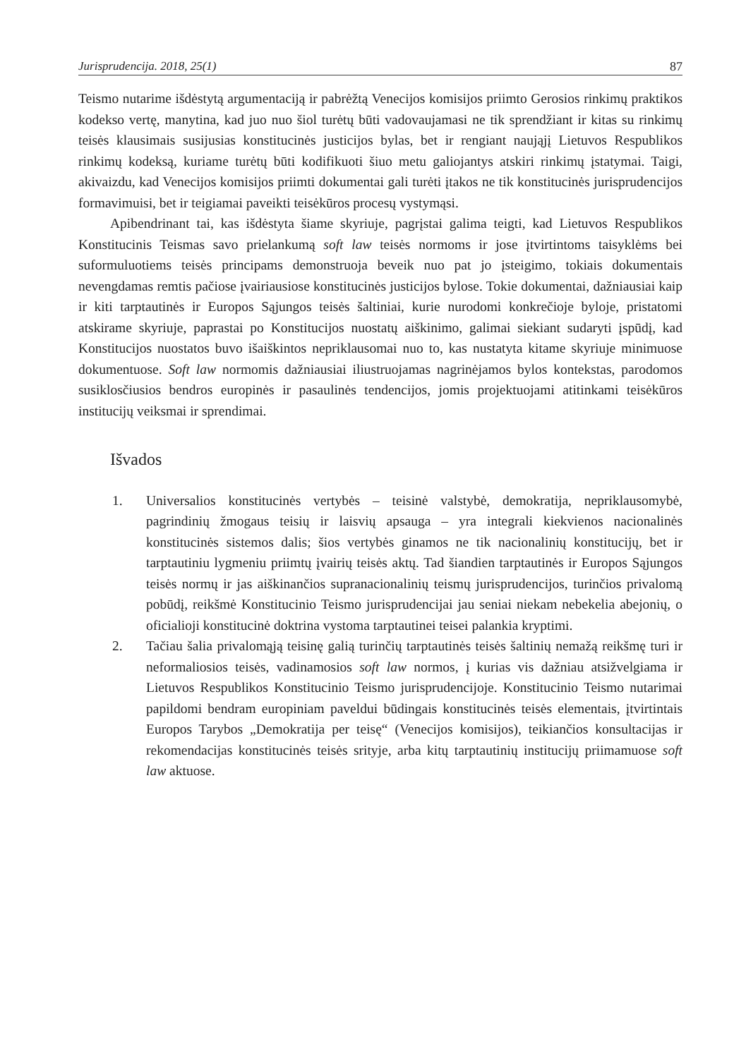Jurisprudencija. 2018, 25(1) 87
Teismo nutarime išdėstytą argumentaciją ir pabrėžtą Venecijos komisijos priimto Gerosios rinkimų praktikos kodekso vertę, manytina, kad juo nuo šiol turėtų būti vadovaujamasi ne tik sprendžiant ir kitas su rinkimų teisės klausimais susijusias konstitucinės justicijos bylas, bet ir rengiant naująjį Lietuvos Respublikos rinkimų kodeksą, kuriame turėtų būti kodifikuoti šiuo metu galiojantys atskiri rinkimų įstatymai. Taigi, akivaizdu, kad Venecijos komisijos priimti dokumentai gali turėti įtakos ne tik konstitucinės jurisprudencijos formavimuisi, bet ir teigiamai paveikti teisėkūros procesų vystymąsi.
Apibendrinant tai, kas išdėstyta šiame skyriuje, pagrįstai galima teigti, kad Lietuvos Respublikos Konstitucinis Teismas savo prielankumą soft law teisės normoms ir jose įtvirtintoms taisyklėms bei suformuluotiems teisės principams demonstruoja beveik nuo pat jo įsteigimo, tokiais dokumentais nevengdamas remtis pačiose įvairiausiose konstitucinės justicijos bylose. Tokie dokumentai, dažniausiai kaip ir kiti tarptautinės ir Europos Sąjungos teisės šaltiniai, kurie nurodomi konkrečioje byloje, pristatomi atskirame skyriuje, paprastai po Konstitucijos nuostatų aiškinimo, galimai siekiant sudaryti įspūdį, kad Konstitucijos nuostatos buvo išaiškintos nepriklausomai nuo to, kas nustatyta kitame skyriuje minimuose dokumentuose. Soft law normomis dažniausiai iliustruojamas nagrinėjamos bylos kontekstas, parodomos susiklosčiusios bendros europinės ir pasaulinės tendencijos, jomis projektuojami atitinkami teisėkūros institucijų veiksmai ir sprendimai.
Išvados
1. Universalios konstitucinės vertybės – teisinė valstybė, demokratija, nepriklausomybė, pagrindinių žmogaus teisių ir laisvių apsauga – yra integrali kiekvienos nacionalinės konstitucinės sistemos dalis; šios vertybės ginamos ne tik nacionalinių konstitucijų, bet ir tarptautiniu lygmeniu priimtų įvairių teisės aktų. Tad šiandien tarptautinės ir Europos Sąjungos teisės normų ir jas aiškinančios supranacionalinių teismų jurisprudencijos, turinčios privalomą pobūdį, reikšmė Konstitucinio Teismo jurisprudencijai jau seniai niekam nebekelia abejonių, o oficialioji konstitucinė doktrina vystoma tarptautinei teisei palankia kryptimi.
2. Tačiau šalia privalomąją teisinę galią turinčių tarptautinės teisės šaltinių nemažą reikšmę turi ir neformaliosios teisės, vadinamosios soft law normos, į kurias vis dažniau atsižvelgiama ir Lietuvos Respublikos Konstitucinio Teismo jurisprudencijoje. Konstitucinio Teismo nutarimai papildomi bendram europiniam paveldui būdingais konstitucinės teisės elementais, įtvirtintais Europos Tarybos „Demokratija per teisę“ (Venecijos komisijos), teikiančios konsultacijas ir rekomendacijas konstitucinės teisės srityje, arba kitų tarptautinių institucijų priimamuose soft law aktuose.